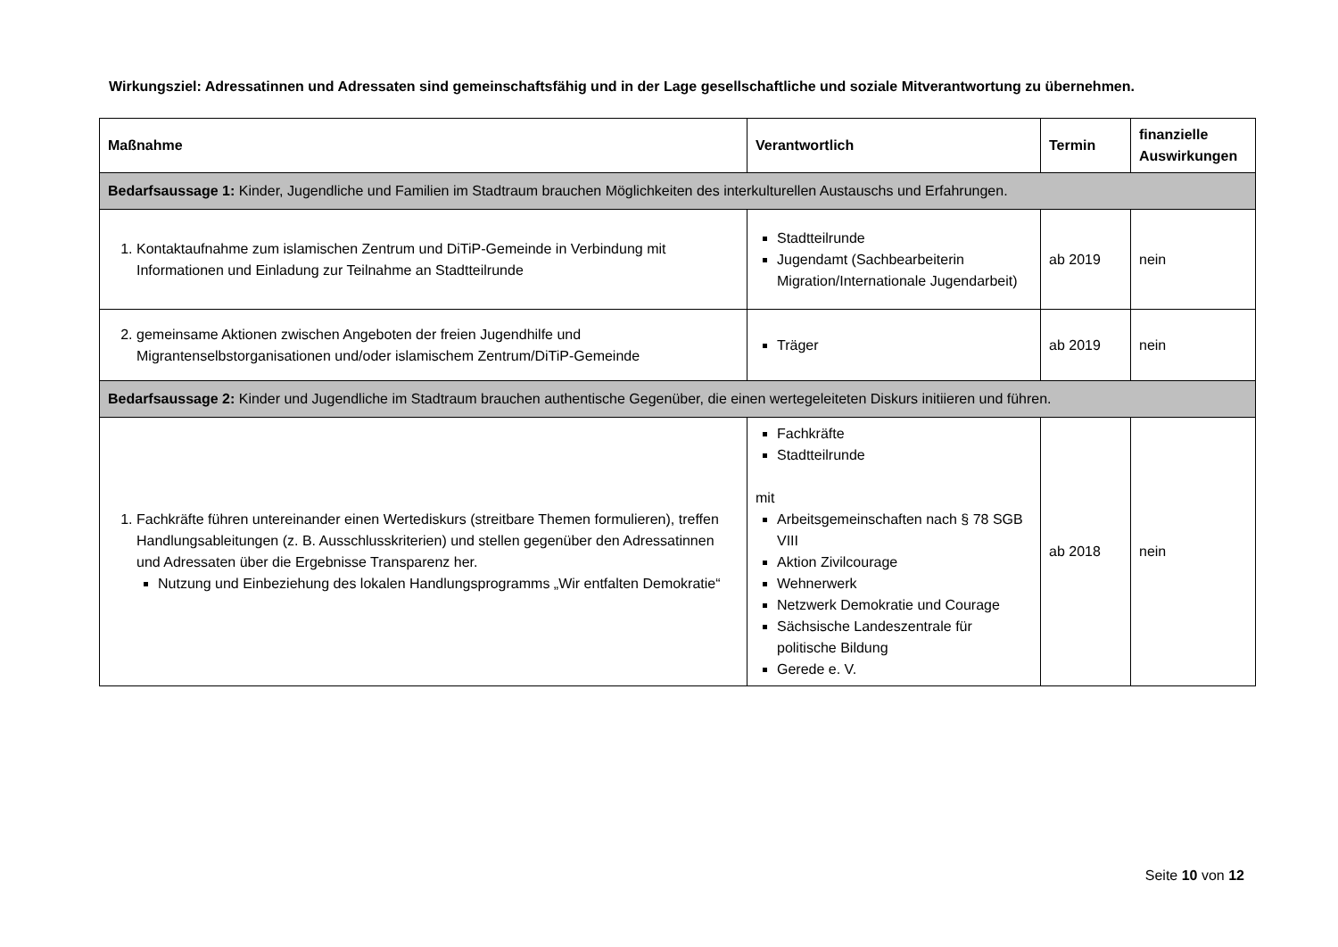Wirkungsziel: Adressatinnen und Adressaten sind gemeinschaftsfähig und in der Lage gesellschaftliche und soziale Mitverantwortung zu übernehmen.
| Maßnahme | Verantwortlich | Termin | finanzielle Auswirkungen |
| --- | --- | --- | --- |
| Bedarfsaussage 1: Kinder, Jugendliche und Familien im Stadtraum brauchen Möglichkeiten des interkulturellen Austauschs und Erfahrungen. | | | |
| 1. Kontaktaufnahme zum islamischen Zentrum und DiTiP-Gemeinde in Verbindung mit Informationen und Einladung zur Teilnahme an Stadtteilrunde | Stadtteilrunde Jugendamt (Sachbearbeiterin Migration/Internationale Jugendarbeit) | ab 2019 | nein |
| 2. gemeinsame Aktionen zwischen Angeboten der freien Jugendhilfe und Migrantenselbstorganisationen und/oder islamischem Zentrum/DiTiP-Gemeinde | Träger | ab 2019 | nein |
| Bedarfsaussage 2: Kinder und Jugendliche im Stadtraum brauchen authentische Gegenüber, die einen wertegeleiteten Diskurs initiieren und führen. | | | |
| 1. Fachkräfte führen untereinander einen Wertediskurs (streitbare Themen formulieren), treffen Handlungsableitungen (z. B. Ausschlusskriterien) und stellen gegenüber den Adressatinnen und Adressaten über die Ergebnisse Transparenz her. Nutzung und Einbeziehung des lokalen Handlungsprogramms „Wir entfalten Demokratie“ | Fachkräfte Stadtteilrunde mit Arbeitsgemeinschaften nach § 78 SGB VIII Aktion Zivilcourage Wehnerwerk Netzwerk Demokratie und Courage Sächsische Landeszentrale für politische Bildung Gerede e. V. | ab 2018 | nein |
Seite 10 von 12